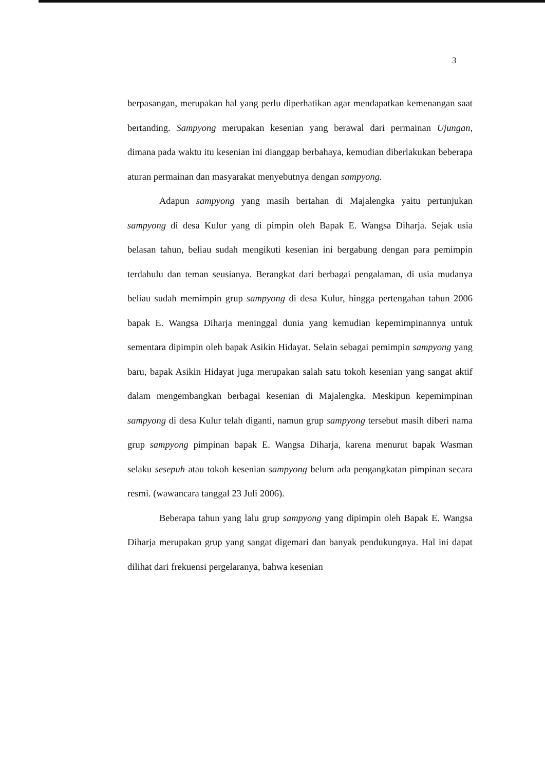3
berpasangan, merupakan hal yang perlu diperhatikan agar mendapatkan kemenangan saat bertanding. Sampyong merupakan kesenian yang berawal dari permainan Ujungan, dimana pada waktu itu kesenian ini dianggap berbahaya, kemudian diberlakukan beberapa aturan permainan dan masyarakat menyebutnya dengan sampyong.
Adapun sampyong yang masih bertahan di Majalengka yaitu pertunjukan sampyong di desa Kulur yang di pimpin oleh Bapak E. Wangsa Diharja. Sejak usia belasan tahun, beliau sudah mengikuti kesenian ini bergabung dengan para pemimpin terdahulu dan teman seusianya. Berangkat dari berbagai pengalaman, di usia mudanya beliau sudah memimpin grup sampyong di desa Kulur, hingga pertengahan tahun 2006 bapak E. Wangsa Diharja meninggal dunia yang kemudian kepemimpinannya untuk sementara dipimpin oleh bapak Asikin Hidayat. Selain sebagai pemimpin sampyong yang baru, bapak Asikin Hidayat juga merupakan salah satu tokoh kesenian yang sangat aktif dalam mengembangkan berbagai kesenian di Majalengka. Meskipun kepemimpinan sampyong di desa Kulur telah diganti, namun grup sampyong tersebut masih diberi nama grup sampyong pimpinan bapak E. Wangsa Diharja, karena menurut bapak Wasman selaku sesepuh atau tokoh kesenian sampyong belum ada pengangkatan pimpinan secara resmi. (wawancara tanggal 23 Juli 2006).
Beberapa tahun yang lalu grup sampyong yang dipimpin oleh Bapak E. Wangsa Diharja merupakan grup yang sangat digemari dan banyak pendukungnya. Hal ini dapat dilihat dari frekuensi pergelaranya, bahwa kesenian